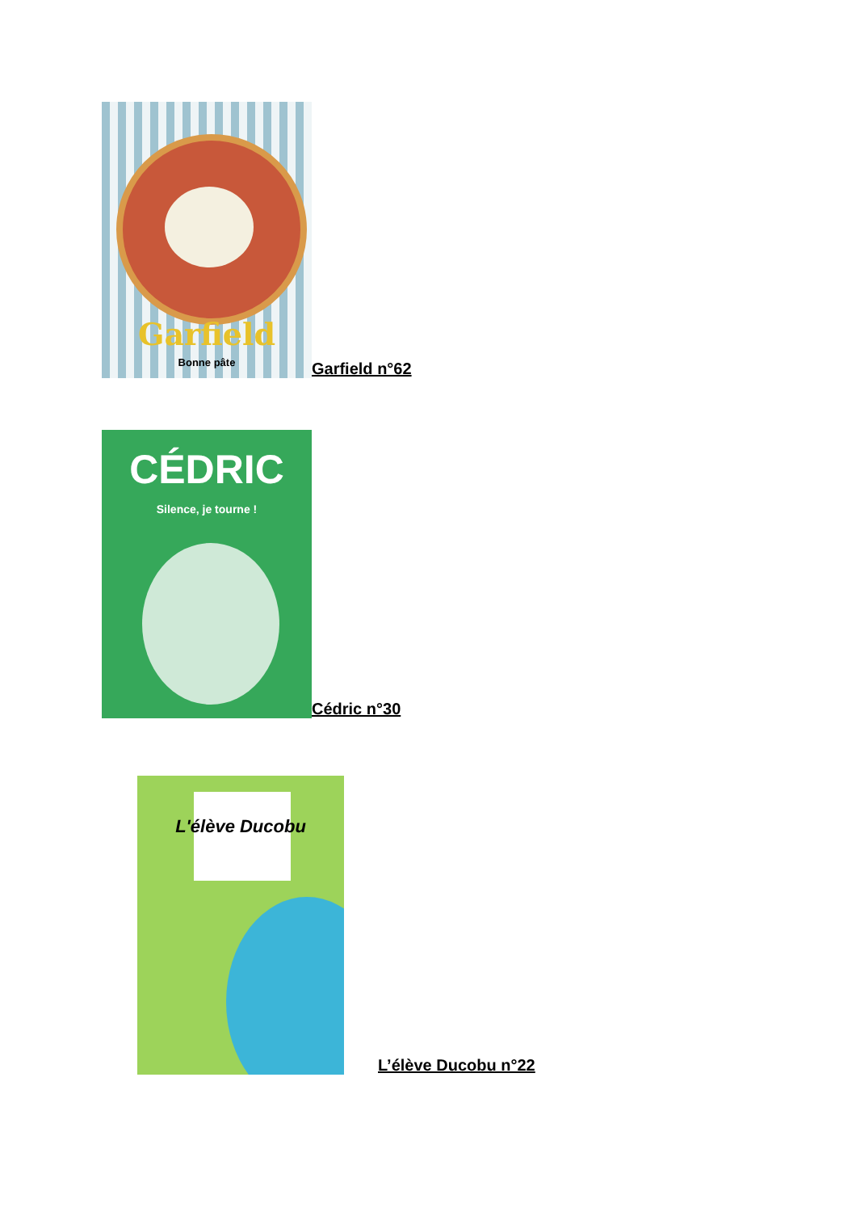Garfield
Bonne pâte
Garfield n°62
CÉDRIC
Silence, je tourne !
Cédric n°30
L'élève Ducobu
L’élève Ducobu n°22